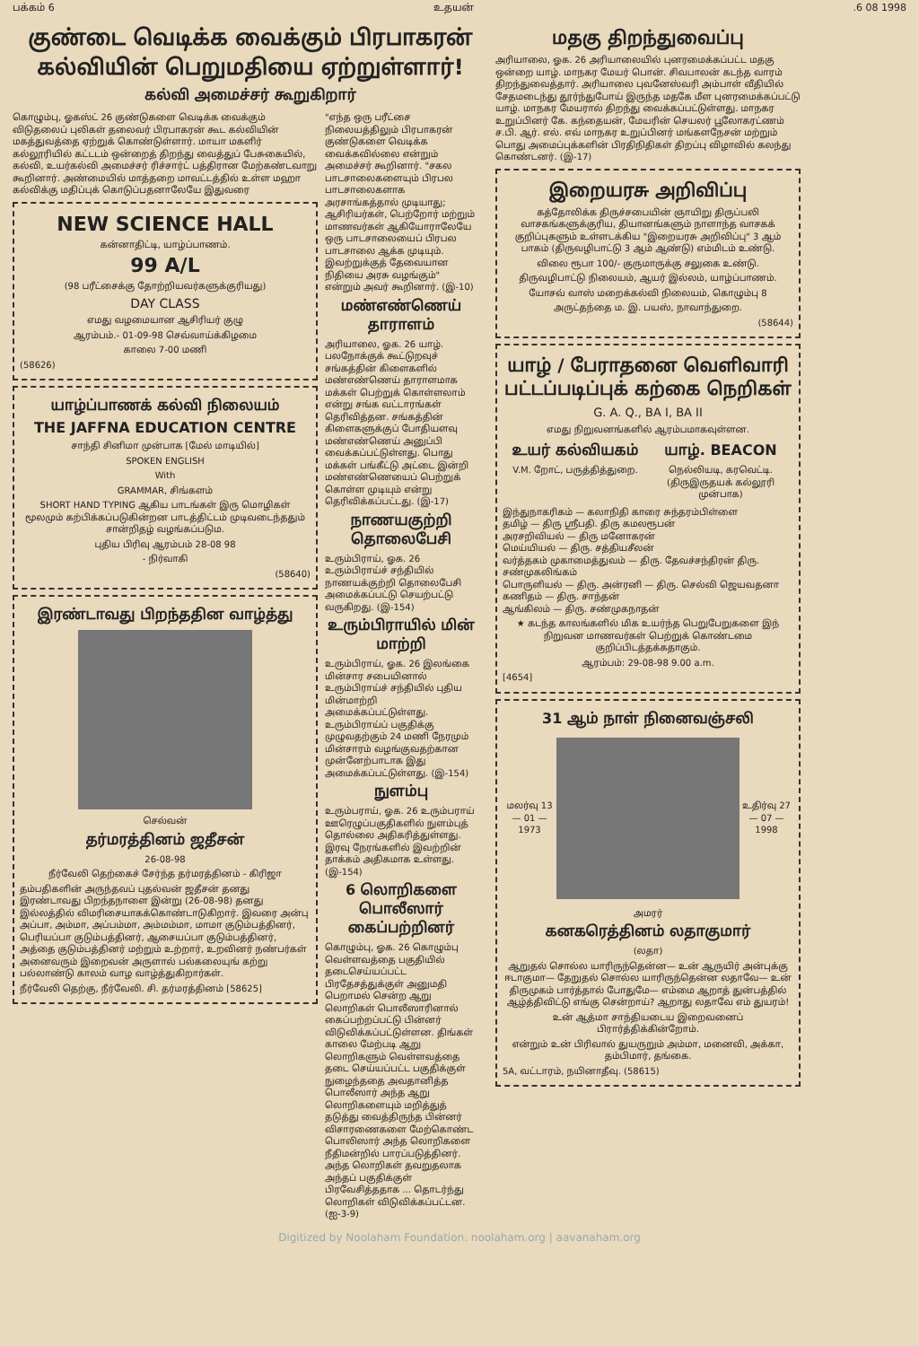பக்கம் 6 உதயன்.6 08 1998
குண்டை வெடிக்க வைக்கும் பிரபாகரன்
கல்வியின் பெறுமதியை ஏற்றுள்ளார்!
கல்வி அமைச்சர் கூறுகிறார்
கொழும்பு, ஓகஸ்ட் 26 குண்டுகளை வெடிக்க வைக்கும் விடுதலைப் புலிகள் தலைவர் பிரபாகரன் கூட கல்வியின் மகத்துவத்தை ஏற்றுக் கொண்டுள்ளார். மாயா மகளிர் கல்லூரியில் கட்டடம் ஒன்றைத் திறந்து வைத்துப் பேசுகையில், கல்வி, உயர்கல்வி அமைச்சர் ரிச்சார்ட் பத்திரான மேற்கண்டவாறு கூறினார். அண்மையில் மாத்தறை மாவட்டத்தில் உள்ள மஹா கல்விக்கு மதிப்புக் கொடுப்பதனாலேயே இதுவரை
NEW SCIENCE HALL
கன்னாதிட்டி, யாழ்ப்பாணம்.
99 A/L
(98 பரீட்சைக்கு தோற்றியவர்களுக்குரியது)
DAY CLASS
எமது வழமையான ஆசிரியர் குழு
ஆரம்பம்.- 01-09-98 செவ்வாய்க்கிழமை
காலை 7-00 மணி
(58626)
யாழ்ப்பாணக் கல்வி நிலையம்
THE JAFFNA EDUCATION CENTRE
சாந்தி சினிமா முன்பாக [மேல் மாடியில்]
SPOKEN ENGLISH
With
GRAMMAR, சிங்களம்
SHORT HAND TYPING ஆகிய பாடங்கள் இரு மொழிகள் மூலமும் கற்பிக்கப்படுகின்றன பாடத்திட்டம் முடிவடைந்ததும் சான்றிதழ் வழங்கப்படும.
புதிய பிரிவு ஆரம்பம் 28-08 98
- நிர்வாகி
(58640)
இரண்டாவது பிறந்ததின வாழ்த்து
செல்வன்
தர்மரத்தினம் ஜதீசன்
26-08-98
நீர்வேலி தெற்கைச் சேர்ந்த தர்மரத்தினம் - கிரிஜா
தம்பதிகளின் அருந்தவப் புதல்வன் ஜதீசன் தனது இரண்டாவது பிறந்தநாளை இன்று (26-08-98) தனது இல்லத்தில் விமரிசையாகக்கொண்டாடுகிறார். இவரை அன்பு அப்பா, அம்மா, அப்பம்மா, அம்மம்மா, மாமா குடும்பத்தினர், பெரியப்பா குடும்பத்தினர், ஆசையப்பா குடும்பத்தினர், அத்தை குடும்பத்தினர் மற்றும் உற்றார், உறவினர் நண்பர்கள் அனைவரும் இறைவன் அருளால் பல்கலையுங் கற்று பல்லாண்டு காலம் வாழ வாழ்த்துகிறார்கள்.
நீர்வேலி தெற்கு, நீர்வேலி. சி. தர்மரத்தினம் [58625]
"எந்த ஒரு பரீட்சை நிலையத்திலும் பிரபாகரன் குண்டுகளை வெடிக்க வைக்கவில்லை என்றும் அமைச்சர் கூறினார். "சகல பாடசாலைகளையும் பிரபல பாடசாலைகளாக அரசாங்கத்தால் முடியாது; ஆசிரியர்கள், பெற்றோர் மற்றும் மாணவர்கள் ஆகியோராலேயே ஒரு பாடசாலையைப் பிரபல பாடசாலை ஆக்க முடியும். இவற்றுக்குத் தேவையான நிதியை அரசு வழங்கும்" என்றும் அவர் கூறினார். (இ-10)
மண்எண்ணெய் தாராளம்
அரியாலை, ஓக. 26 யாழ். பலநோக்குக் கூட்டுறவுச் சங்கத்தின் கிளைகளில் மண்எண்ணெய் தாராளமாக மக்கள் பெற்றுக் கொள்ளலாம் என்று சங்க வட்டாரங்கள் தெரிவித்தன. சங்கத்தின் கிளைகளுக்குப் போதியளவு மண்எண்ணெய் அனுப்பி வைக்கப்பட்டுள்ளது. பொது மக்கள் பங்கீட்டு அட்டை இன்றி மண்எண்ணெயைப் பெற்றுக் கொள்ள முடியும் என்று தெரிவிக்கப்பட்டது. (இ-17)
நாணயகுற்றி தொலைபேசி
உரும்பிராய், ஓக. 26 உரும்பிராய்ச் சந்தியில் நாணயக்குற்றி தொலைபேசி அமைக்கப்பட்டு செயற்பட்டு வருகிறது. (இ-154)
உரும்பிராயில் மின் மாற்றி
உரும்பிராய், ஓக. 26 இலங்கை மின்சார சபையினால் உரும்பிராய்ச் சந்தியில் புதிய மின்மாற்றி அமைக்கப்பட்டுள்ளது. உரும்பிராய்ப் பகுதிக்கு முழுவதற்கும் 24 மணி நேரமும் மின்சாரம் வழங்குவதற்கான முன்னேற்பாடாக இது அமைக்கப்பட்டுள்ளது. (இ-154)
நுளம்பு
உரும்பராய், ஓக. 26 உரும்பராய் ஊரெழுப்பகுதிகளில் நுளம்புத் தொல்லை அதிகரித்துள்ளது. இரவு நேரங்களில் இவற்றின் தாக்கம் அதிகமாக உள்ளது. (இ-154)
6 லொறிகளை பொலீஸார் கைப்பற்றினர்
கொழும்பு, ஓக. 26 கொழும்பு வெள்ளவத்தை பகுதியில் தடைசெய்யப்பட்ட பிரதேசத்துக்குள் அனுமதி பெறாமல் சென்ற ஆறு லொறிகள் பொலீஸாரினால் கைப்பற்றப்பட்டு பின்னர் விடுவிக்கப்பட்டுள்ளன. திங்கள் காலை மேற்படி ஆறு லொறிகளும் வெள்ளவத்தை தடை செய்யப்பட்ட பகுதிக்குள் நுழைந்ததை அவதானித்த பொலீஸார் அந்த ஆறு லொறிகளையும் மறித்துத் தடுத்து வைத்திருந்த பின்னர் விசாரணைகளை மேற்கொண்ட பொலிஸார் அந்த லொறிகளை நீதிமன்றில் பாரப்படுத்தினர். அந்த லொறிகள் தவறுதலாக அந்தப் பகுதிக்குள் பிரவேசித்ததாக ... தொடர்ந்து லொறிகள் விடுவிக்கப்பட்டன. (ஐ-3-9)
மதகு திறந்துவைப்பு
அரியாலை, ஓக. 26 அரியாலையில் புனரமைக்கப்பட்ட மதகு ஒன்றை யாழ். மாநகர மேயர் பொன். சிவபாலன் கடந்த வாரம் திறந்துவைத்தார். அரியாலை புவனேஸ்வரி அம்பாள் வீதியில் சேதமடைந்து தூர்ந்துபோய் இருந்த மதகே மீள புனரமைக்கப்பட்டு யாழ். மாநகர மேயரால் திறந்து வைக்கப்பட்டுள்ளது. மாநகர உறுப்பினர் கே. கந்தையன், மேயரின் செயலர் பூலோகரட்ணம் ச.பி. ஆர். எல். எவ் மாநகர உறுப்பினர் மங்களநேசன் மற்றும் பொது அமைப்புக்களின் பிரதிநிதிகள் திறப்பு விழாவில் கலந்து கொண்டனர். (இ-17)
இறையரசு அறிவிப்பு
கத்தோலிக்க திருச்சபையின் ஞாயிறு திருப்பலி வாசகங்களுக்குரிய, தியானங்களும் நாளாந்த வாசகக் குறிப்புகளும் உள்ளடக்கிய "இறையரசு அறிவிப்பு" 3 ஆம் பாகம் (திருவழிபாட்டு 3 ஆம் ஆண்டு) எம்மிடம் உண்டு.
விலை ரூபா 100/- குருமாருக்கு சலுகை உண்டு.
திருவழிபாட்டு நிலையம், ஆயர் இல்லம், யாழ்ப்பாணம்.
யோசவ் வாஸ் மறைக்கல்வி நிலையம், கொழும்பு 8
அருட்தந்தை ம. இ. பயஸ், நாவாந்துறை.
(58644)
யாழ் / பேராதனை வெளிவாரி பட்டப்படிப்புக் கற்கை நெறிகள்
G. A. Q., BA I, BA II
எமது நிறுவனங்களில் ஆரம்பமாகவுள்ளன.
உயர் கல்வியகம்
V.M. றோட், பருத்தித்துறை.
யாழ். BEACON
நெல்லியடி, கரவெட்டி. (திருஇருதயக் கல்லூரி முன்பாக)
இந்துநாகரிகம் — கலாநிதி காரை சுந்தரம்பிள்ளை
தமிழ் — திரு ஸ்ரீபதி. திரு கமலரூபன்
அரசறிவியல் — திரு மனோகரன்
மெய்யியல் — திரு. சத்தியசீலன்
வர்த்தகம் முகாமைத்துவம் — திரு. தேவச்சந்திரன் திரு. சண்முகலிங்கம்
பொருளியல் — திரு. அன்ரனி — திரு. செல்வி ஜெயவதனா
கணிதம் — திரு. சாந்தன்
ஆங்கிலம் — திரு. சண்முகநாதன்
★ கடந்த காலங்களில் மிக உயர்ந்த பெறுபேறுகளை இந் நிறுவன மாணவர்கள் பெற்றுக் கொண்டமை குறிப்பிடத்தக்கதாகும்.
ஆரம்பம்: 29-08-98 9.00 a.m.
[4654]
31 ஆம் நாள் நினைவஞ்சலி
மலர்வு 13 — 01 — 1973
உதிர்வு 27 — 07 — 1998
அமரர்
கனகரெத்தினம் லதாகுமார்
(லதா)
ஆறுதல் சொல்ல யாரிருந்தென்ன— உன் ஆருயிர் அன்புக்கு ஈடாகுமா— தேறுதல் சொல்ல யாரிருந்தென்ன லதாவே— உன் திருமுகம் பார்த்தால் போதுமே— எம்மை ஆறாத் துன்பத்தில் ஆழ்த்திவிட்டு எங்கு சென்றாய்? ஆறாது லதாவே எம் துயரம்!
உன் ஆத்மா சாந்தியடைய இறைவனைப் பிரார்த்திக்கின்றோம்.
என்றும் உன் பிரிவால் துயருறும் அம்மா, மனைவி, அக்கா, தம்பிமார், தங்கை.
5A, வட்டாரம், நயினாதீவு. (58615)
Digitized by Noolaham Foundation. noolaham.org | aavanaham.org